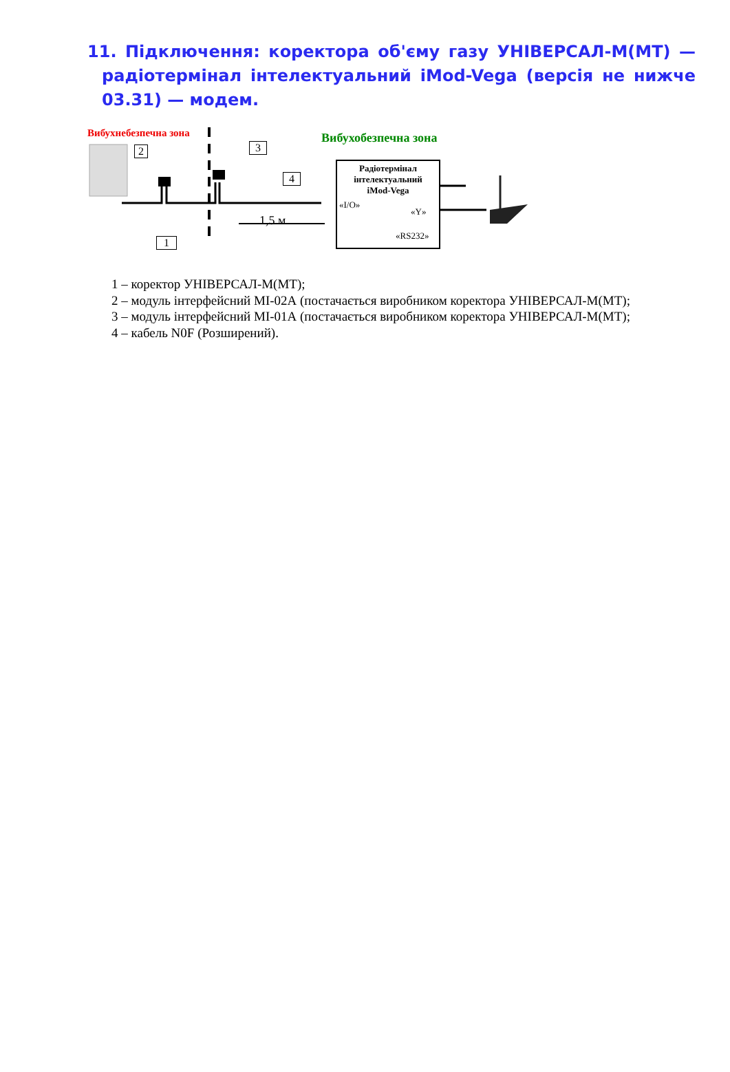11. Підключення: коректора об'єму газу УНІВЕРСАЛ-М(МТ) — радіотермінал інтелектуальний iMod-Vega (версія не нижче 03.31) — модем.
Вибухнебезпечна зона Вибухобезпечна зона
2 3
4
1
1,5 м
Радіотермінал інтелектуальний
iMod-Vega
«I/O»
«Y»
«RS232»
1 – коректор УНІВЕРСАЛ-М(МТ);
2 – модуль інтерфейсний МІ-02А (постачається виробником коректора УНІВЕРСАЛ-М(МТ);
3 – модуль інтерфейсний МІ-01А (постачається виробником коректора УНІВЕРСАЛ-М(МТ);
4 – кабель N0F (Розширений).